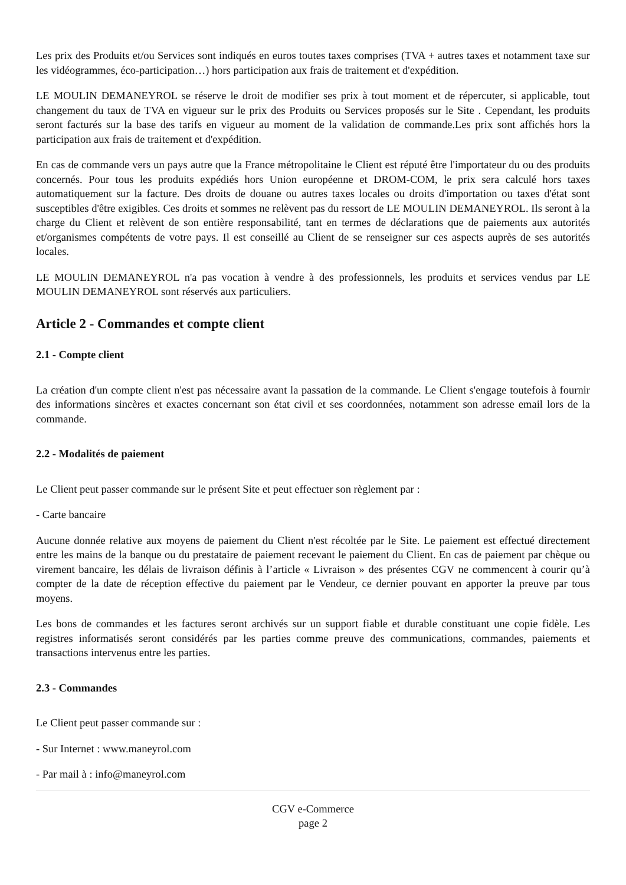Les prix des Produits et/ou Services sont indiqués en euros toutes taxes comprises (TVA + autres taxes et notamment taxe sur les vidéogrammes, éco-participation…) hors participation aux frais de traitement et d'expédition.
LE MOULIN DEMANEYROL se réserve le droit de modifier ses prix à tout moment et de répercuter, si applicable, tout changement du taux de TVA en vigueur sur le prix des Produits ou Services proposés sur le Site . Cependant, les produits seront facturés sur la base des tarifs en vigueur au moment de la validation de commande.Les prix sont affichés hors la participation aux frais de traitement et d'expédition.
En cas de commande vers un pays autre que la France métropolitaine le Client est réputé être l'importateur du ou des produits concernés. Pour tous les produits expédiés hors Union européenne et DROM-COM, le prix sera calculé hors taxes automatiquement sur la facture. Des droits de douane ou autres taxes locales ou droits d'importation ou taxes d'état sont susceptibles d'être exigibles. Ces droits et sommes ne relèvent pas du ressort de LE MOULIN DEMANEYROL. Ils seront à la charge du Client et relèvent de son entière responsabilité, tant en termes de déclarations que de paiements aux autorités et/organismes compétents de votre pays. Il est conseillé au Client de se renseigner sur ces aspects auprès de ses autorités locales.
LE MOULIN DEMANEYROL n'a pas vocation à vendre à des professionnels, les produits et services vendus par LE MOULIN DEMANEYROL sont réservés aux particuliers.
Article 2 - Commandes et compte client
2.1 - Compte client
La création d'un compte client n'est pas nécessaire avant la passation de la commande. Le Client s'engage toutefois à fournir des informations sincères et exactes concernant son état civil et ses coordonnées, notamment son adresse email lors de la commande.
2.2 - Modalités de paiement
Le Client peut passer commande sur le présent Site et peut effectuer son règlement par :
- Carte bancaire
Aucune donnée relative aux moyens de paiement du Client n'est récoltée par le Site. Le paiement est effectué directement entre les mains de la banque ou du prestataire de paiement recevant le paiement du Client. En cas de paiement par chèque ou virement bancaire, les délais de livraison définis à l’article « Livraison » des présentes CGV ne commencent à courir qu’à compter de la date de réception effective du paiement par le Vendeur, ce dernier pouvant en apporter la preuve par tous moyens.
Les bons de commandes et les factures seront archivés sur un support fiable et durable constituant une copie fidèle. Les registres informatisés seront considérés par les parties comme preuve des communications, commandes, paiements et transactions intervenus entre les parties.
2.3 - Commandes
Le Client peut passer commande sur :
- Sur Internet : www.maneyrol.com
- Par mail à : info@maneyrol.com
CGV e-Commerce
page 2